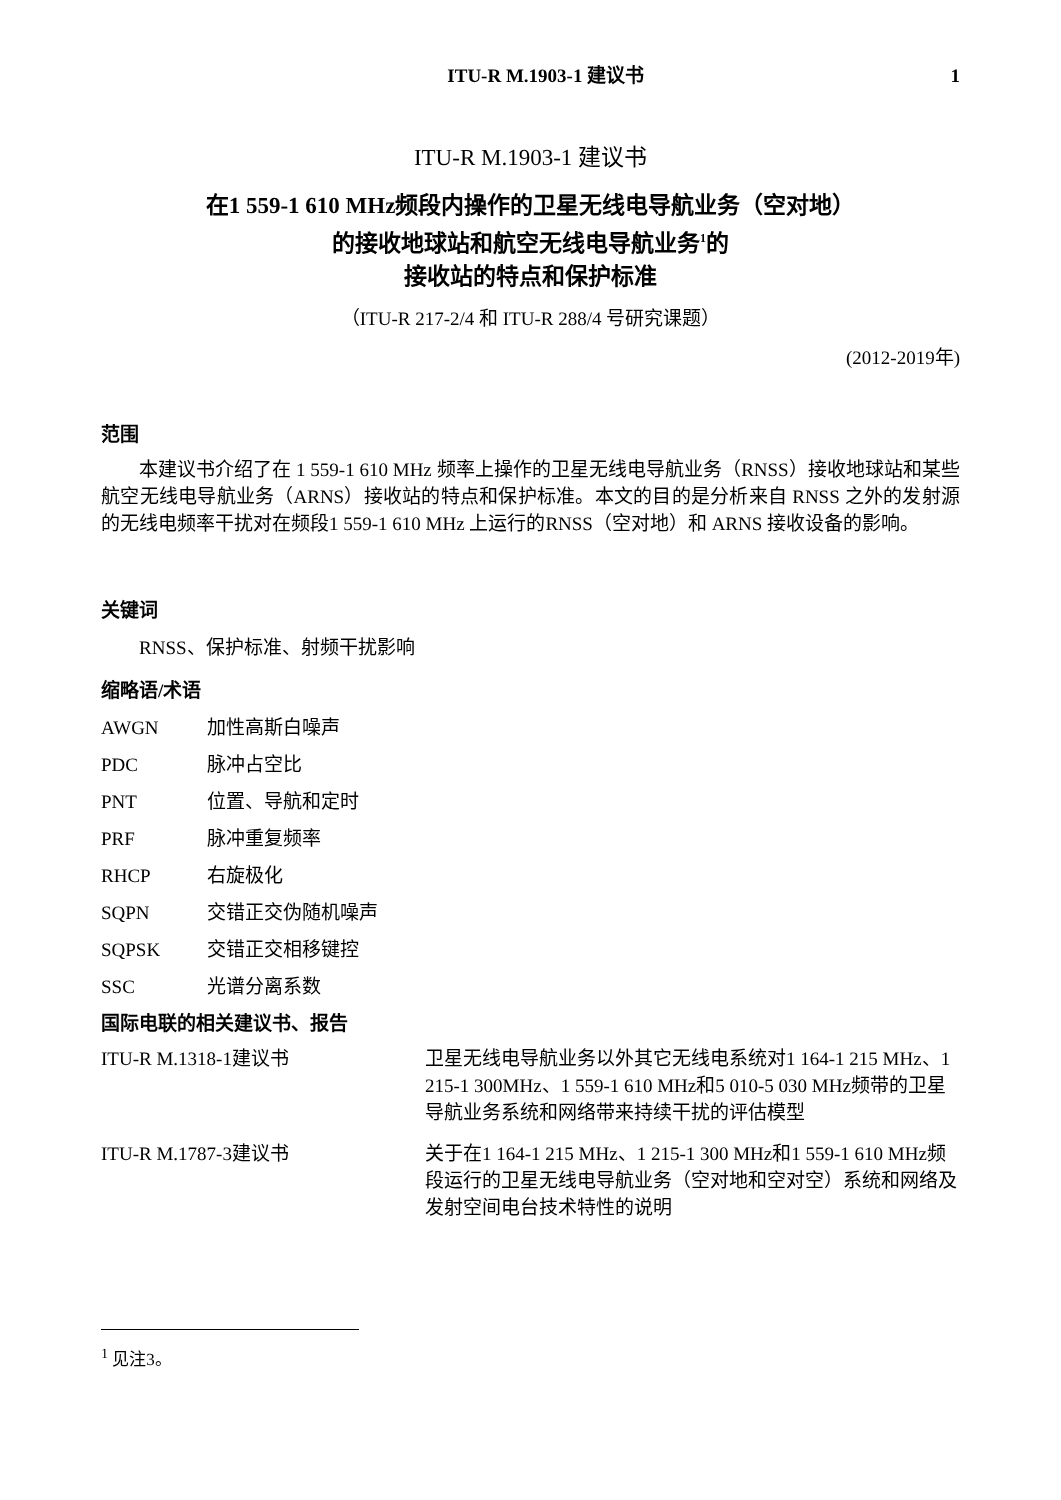ITU-R M.1903-1 建议书 1
ITU-R M.1903-1 建议书
在1 559-1 610 MHz频段内操作的卫星无线电导航业务（空对地）
的接收地球站和航空无线电导航业务<sup>1</sup>的
接收站的特点和保护标准
（ITU-R 217-2/4 和 ITU-R 288/4 号研究课题）
(2012-2019年)
范围
本建议书介绍了在 1 559-1 610 MHz 频率上操作的卫星无线电导航业务（RNSS）接收地球站和某些航空无线电导航业务（ARNS）接收站的特点和保护标准。本文的目的是分析来自 RNSS 之外的发射源的无线电频率干扰对在频段1 559-1 610 MHz 上运行的RNSS（空对地）和 ARNS 接收设备的影响。
关键词
RNSS、保护标准、射频干扰影响
缩略语/术语
AWGN 加性高斯白噪声
PDC 脉冲占空比
PNT 位置、导航和定时
PRF 脉冲重复频率
RHCP 右旋极化
SQPN 交错正交伪随机噪声
SQPSK 交错正交相移键控
SSC 光谱分离系数
国际电联的相关建议书、报告
ITU-R M.1318-1建议书 卫星无线电导航业务以外其它无线电系统对1 164-1 215 MHz、1 215-1 300MHz、1 559-1 610 MHz和5 010-5 030 MHz频带的卫星导航业务系统和网络带来持续干扰的评估模型
ITU-R M.1787-3建议书 关于在1 164-1 215 MHz、1 215-1 300 MHz和1 559-1 610 MHz频段运行的卫星无线电导航业务（空对地和空对空）系统和网络及发射空间电台技术特性的说明
<sup>1</sup> 见注3。